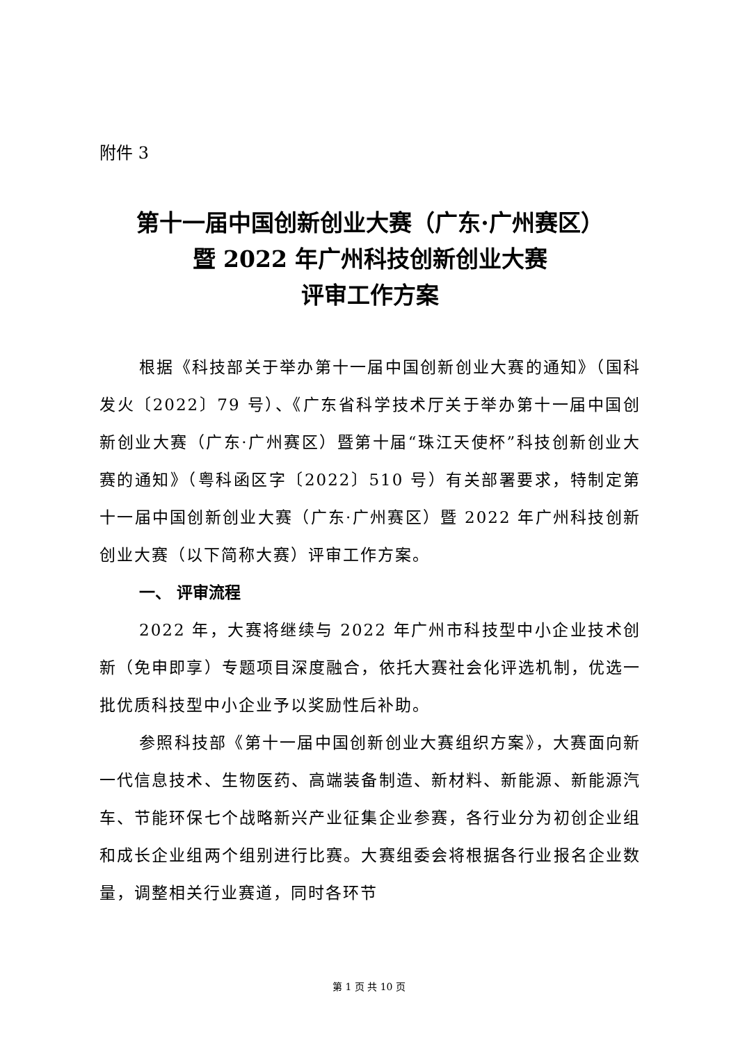附件 3
第十一届中国创新创业大赛（广东·广州赛区）
暨 2022 年广州科技创新创业大赛
评审工作方案
根据《科技部关于举办第十一届中国创新创业大赛的通知》（国科发火〔2022〕79 号）、《广东省科学技术厅关于举办第十一届中国创新创业大赛（广东·广州赛区）暨第十届“珠江天使杯”科技创新创业大赛的通知》（粤科函区字〔2022〕510 号）有关部署要求，特制定第十一届中国创新创业大赛（广东·广州赛区）暨 2022 年广州科技创新创业大赛（以下简称大赛）评审工作方案。
一、 评审流程
2022 年，大赛将继续与 2022 年广州市科技型中小企业技术创新（免申即享）专题项目深度融合，依托大赛社会化评选机制，优选一批优质科技型中小企业予以奖励性后补助。
参照科技部《第十一届中国创新创业大赛组织方案》，大赛面向新一代信息技术、生物医药、高端装备制造、新材料、新能源、新能源汽车、节能环保七个战略新兴产业征集企业参赛，各行业分为初创企业组和成长企业组两个组别进行比赛。大赛组委会将根据各行业报名企业数量，调整相关行业赛道，同时各环节
第 1 页 共 10 页